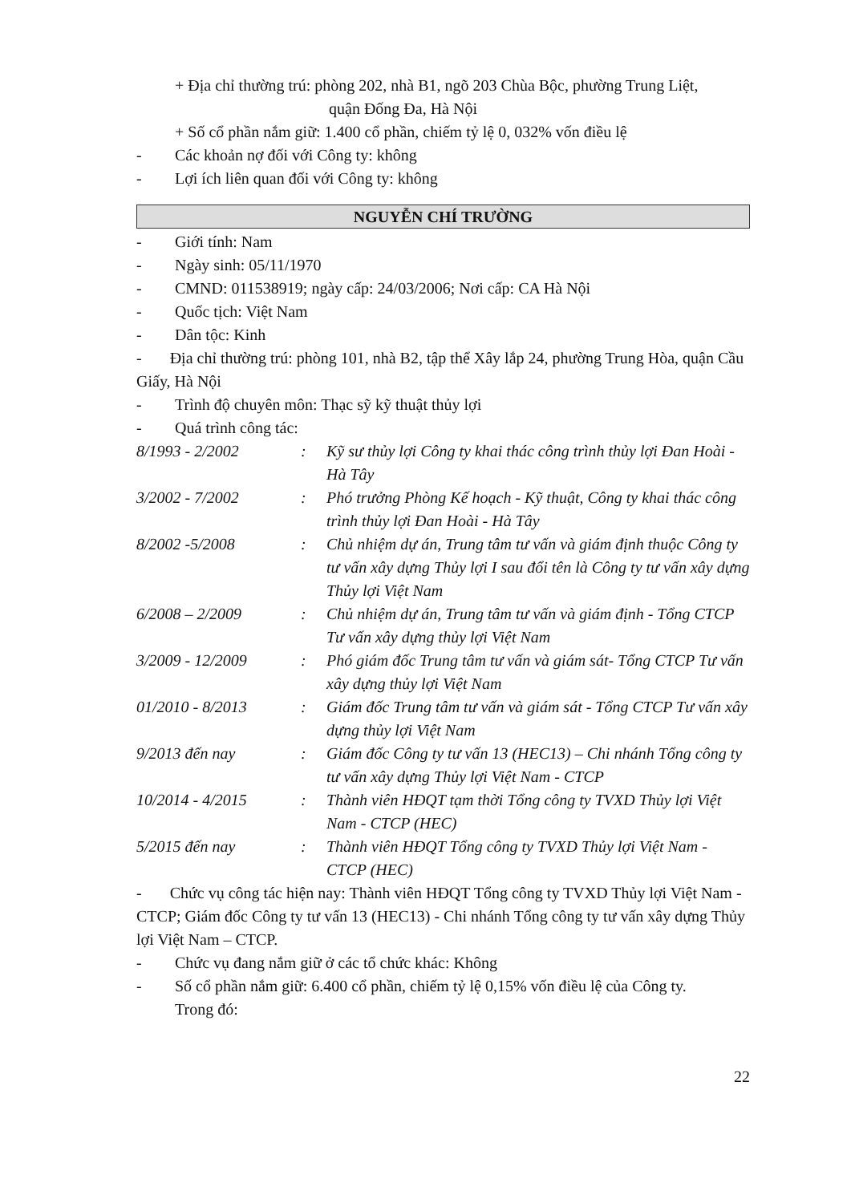+ Địa chỉ thường trú: phòng 202, nhà B1, ngõ 203 Chùa Bộc, phường Trung Liệt,
quận Đống Đa, Hà Nội
+ Số cổ phần nắm giữ: 1.400 cổ phần, chiếm tỷ lệ 0, 032% vốn điều lệ
- Các khoản nợ đối với Công ty: không
- Lợi ích liên quan đối với Công ty: không
NGUYỄN CHÍ TRƯỜNG
- Giới tính: Nam
- Ngày sinh: 05/11/1970
- CMND: 011538919; ngày cấp: 24/03/2006; Nơi cấp: CA Hà Nội
- Quốc tịch: Việt Nam
- Dân tộc: Kinh
- Địa chỉ thường trú: phòng 101, nhà B2, tập thể Xây lắp 24, phường Trung Hòa, quận Cầu Giấy, Hà Nội
- Trình độ chuyên môn: Thạc sỹ kỹ thuật thủy lợi
- Quá trình công tác:
| 8/1993 - 2/2002 | : | Kỹ sư thủy lợi Công ty khai thác công trình thủy lợi Đan Hoài - Hà Tây |
| 3/2002 - 7/2002 | : | Phó trưởng Phòng Kế hoạch - Kỹ thuật, Công ty khai thác công trình thủy lợi Đan Hoài - Hà Tây |
| 8/2002 -5/2008 | : | Chủ nhiệm dự án, Trung tâm tư vấn và giám định thuộc Công ty tư vấn xây dựng Thủy lợi I sau đổi tên là Công ty tư vấn xây dựng Thủy lợi Việt Nam |
| 6/2008 – 2/2009 | : | Chủ nhiệm dự án, Trung tâm tư vấn và giám định - Tổng CTCP Tư vấn xây dựng thủy lợi Việt Nam |
| 3/2009 - 12/2009 | : | Phó giám đốc Trung tâm tư vấn và giám sát- Tổng CTCP Tư vấn xây dựng thủy lợi Việt Nam |
| 01/2010 - 8/2013 | : | Giám đốc Trung tâm tư vấn và giám sát - Tổng CTCP Tư vấn xây dựng thủy lợi Việt Nam |
| 9/2013 đến nay | : | Giám đốc Công ty tư vấn 13 (HEC13) – Chi nhánh Tổng công ty tư vấn xây dựng Thủy lợi Việt Nam - CTCP |
| 10/2014 - 4/2015 | : | Thành viên HĐQT tạm thời Tổng công ty TVXD Thủy lợi Việt Nam - CTCP (HEC) |
| 5/2015 đến nay | : | Thành viên HĐQT Tổng công ty TVXD Thủy lợi Việt Nam - CTCP (HEC) |
- Chức vụ công tác hiện nay: Thành viên HĐQT Tổng công ty TVXD Thủy lợi Việt Nam - CTCP; Giám đốc Công ty tư vấn 13 (HEC13) - Chi nhánh Tổng công ty tư vấn xây dựng Thủy lợi Việt Nam – CTCP.
- Chức vụ đang nắm giữ ở các tổ chức khác: Không
- Số cổ phần nắm giữ: 6.400 cổ phần, chiếm tỷ lệ 0,15% vốn điều lệ của Công ty.
Trong đó:
22